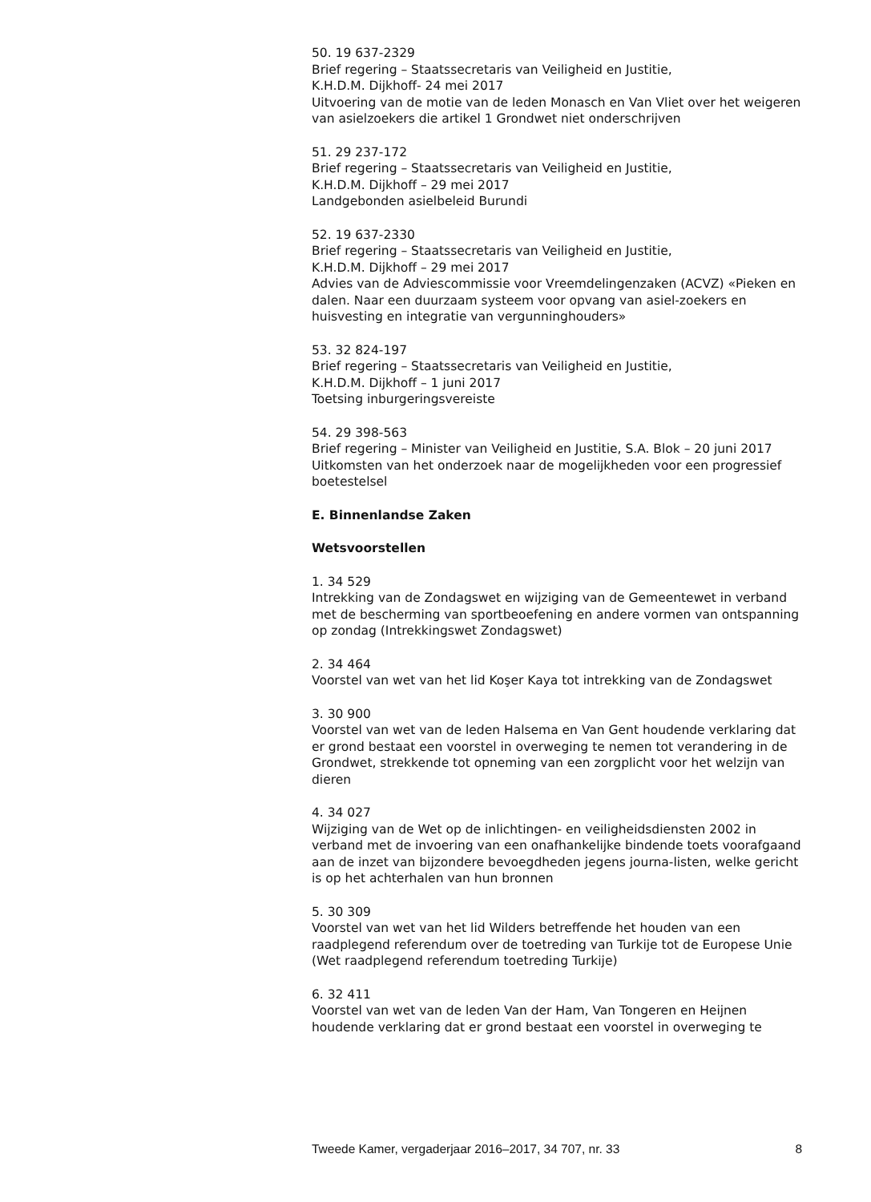50. 19 637-2329
Brief regering – Staatssecretaris van Veiligheid en Justitie,
K.H.D.M. Dijkhoff- 24 mei 2017
Uitvoering van de motie van de leden Monasch en Van Vliet over het weigeren van asielzoekers die artikel 1 Grondwet niet onderschrijven
51. 29 237-172
Brief regering – Staatssecretaris van Veiligheid en Justitie,
K.H.D.M. Dijkhoff – 29 mei 2017
Landgebonden asielbeleid Burundi
52. 19 637-2330
Brief regering – Staatssecretaris van Veiligheid en Justitie,
K.H.D.M. Dijkhoff – 29 mei 2017
Advies van de Adviescommissie voor Vreemdelingenzaken (ACVZ) «Pieken en dalen. Naar een duurzaam systeem voor opvang van asiel-zoekers en huisvesting en integratie van vergunninghouders»
53. 32 824-197
Brief regering – Staatssecretaris van Veiligheid en Justitie,
K.H.D.M. Dijkhoff – 1 juni 2017
Toetsing inburgeringsvereiste
54. 29 398-563
Brief regering – Minister van Veiligheid en Justitie, S.A. Blok – 20 juni 2017
Uitkomsten van het onderzoek naar de mogelijkheden voor een progressief boetestelsel
E. Binnenlandse Zaken
Wetsvoorstellen
1. 34 529
Intrekking van de Zondagswet en wijziging van de Gemeentewet in verband met de bescherming van sportbeoefening en andere vormen van ontspanning op zondag (Intrekkingswet Zondagswet)
2. 34 464
Voorstel van wet van het lid Koşer Kaya tot intrekking van de Zondagswet
3. 30 900
Voorstel van wet van de leden Halsema en Van Gent houdende verklaring dat er grond bestaat een voorstel in overweging te nemen tot verandering in de Grondwet, strekkende tot opneming van een zorgplicht voor het welzijn van dieren
4. 34 027
Wijziging van de Wet op de inlichtingen- en veiligheidsdiensten 2002 in verband met de invoering van een onafhankelijke bindende toets voorafgaand aan de inzet van bijzondere bevoegdheden jegens journa-listen, welke gericht is op het achterhalen van hun bronnen
5. 30 309
Voorstel van wet van het lid Wilders betreffende het houden van een raadplegend referendum over de toetreding van Turkije tot de Europese Unie (Wet raadplegend referendum toetreding Turkije)
6. 32 411
Voorstel van wet van de leden Van der Ham, Van Tongeren en Heijnen houdende verklaring dat er grond bestaat een voorstel in overweging te
Tweede Kamer, vergaderjaar 2016–2017, 34 707, nr. 33 8